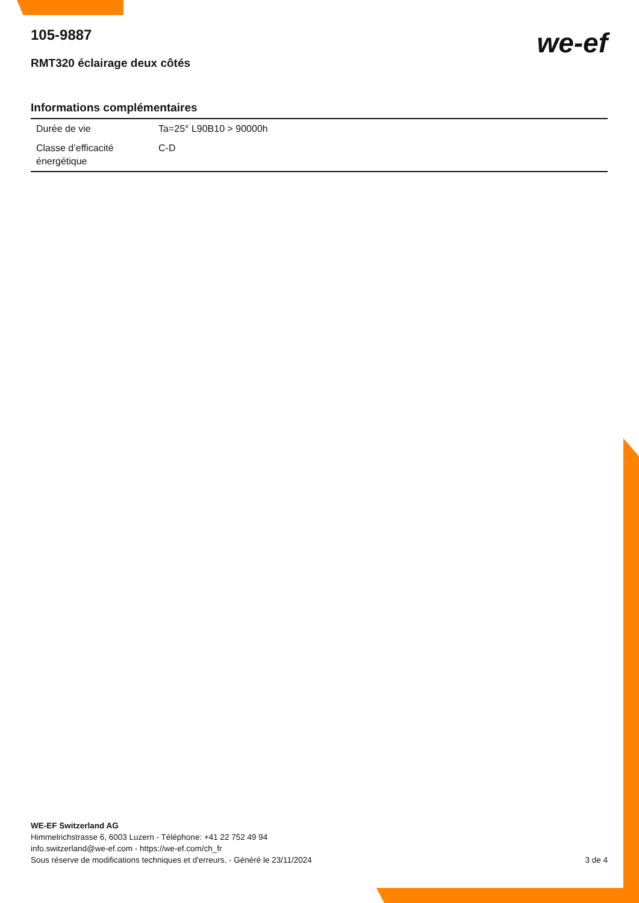we-ef
105-9887
RMT320 éclairage deux côtés
Informations complémentaires
| Durée de vie | Ta=25° L90B10 > 90000h |
| Classe d’efficacité énergétique | C-D |
WE-EF Switzerland AG
Himmelrichstrasse 6, 6003 Luzern - Téléphone: +41 22 752 49 94
info.switzerland@we-ef.com - https://we-ef.com/ch_fr
3 de 4 Sous réserve de modifications techniques et d'erreurs. - Généré le 23/11/2024